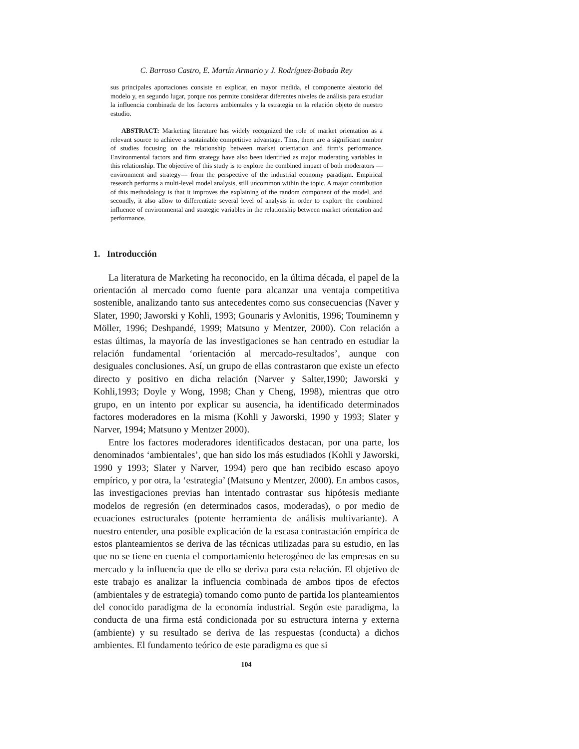C. Barroso Castro, E. Martín Armario y J. Rodríguez-Bobada Rey
sus principales aportaciones consiste en explicar, en mayor medida, el componente aleatorio del modelo y, en segundo lugar, porque nos permite considerar diferentes niveles de análisis para estudiar la influencia combinada de los factores ambientales y la estrategia en la relación objeto de nuestro estudio.
ABSTRACT: Marketing literature has widely recognized the role of market orientation as a relevant source to achieve a sustainable competitive advantage. Thus, there are a significant number of studies focusing on the relationship between market orientation and firm’s performance. Environmental factors and firm strategy have also been identified as major moderating variables in this relationship. The objective of this study is to explore the combined impact of both moderators —environment and strategy— from the perspective of the industrial economy paradigm. Empirical research performs a multi-level model analysis, still uncommon within the topic. A major contribution of this methodology is that it improves the explaining of the random component of the model, and secondly, it also allow to differentiate several level of analysis in order to explore the combined influence of environmental and strategic variables in the relationship between market orientation and performance.
1. Introducción
La literatura de Marketing ha reconocido, en la última década, el papel de la orientación al mercado como fuente para alcanzar una ventaja competitiva sostenible, analizando tanto sus antecedentes como sus consecuencias (Naver y Slater, 1990; Jaworski y Kohli, 1993; Gounaris y Avlonitis, 1996; Toumi­nemn y Möller, 1996; Deshpandé, 1999; Matsuno y Mentzer, 2000). Con rela­ción a estas últimas, la mayoría de las investigaciones se han centrado en estu­diar la relación fundamental ‘orientación al mercado-resultados’, aunque con desiguales conclusiones. Así, un grupo de ellas contrastaron que existe un efecto directo y positivo en dicha relación (Narver y Salter,1990; Jaworski y Kohli,1993; Doyle y Wong, 1998; Chan y Cheng, 1998), mientras que otro grupo, en un intento por explicar su ausencia, ha identificado determinados factores moderadores en la misma (Kohli y Jaworski, 1990 y 1993; Slater y Narver, 1994; Matsuno y Mentzer 2000).
Entre los factores moderadores identificados destacan, por una parte, los denominados ‘ambientales’, que han sido los más estudiados (Kohli y Jawors­ki, 1990 y 1993; Slater y Narver, 1994) pero que han recibido escaso apoyo empírico, y por otra, la ‘estrategia’ (Matsuno y Mentzer, 2000). En ambos casos, las investigaciones previas han intentado contrastar sus hipótesis mediante modelos de regresión (en determinados casos, moderadas), o por medio de ecuaciones estructurales (potente herramienta de análisis multiva­riante). A nuestro entender, una posible explicación de la escasa contrastación empírica de estos planteamientos se deriva de las técnicas utilizadas para su estudio, en las que no se tiene en cuenta el comportamiento heterogéneo de las empresas en su mercado y la influencia que de ello se deriva para esta rela­ción. El objetivo de este trabajo es analizar la influencia combinada de ambos tipos de efectos (ambientales y de estrategia) tomando como punto de partida los planteamientos del conocido paradigma de la economía industrial. Según este paradigma, la conducta de una firma está condicionada por su estructura interna y externa (ambiente) y su resultado se deriva de las respuestas (con­ducta) a dichos ambientes. El fundamento teórico de este paradigma es que si
104